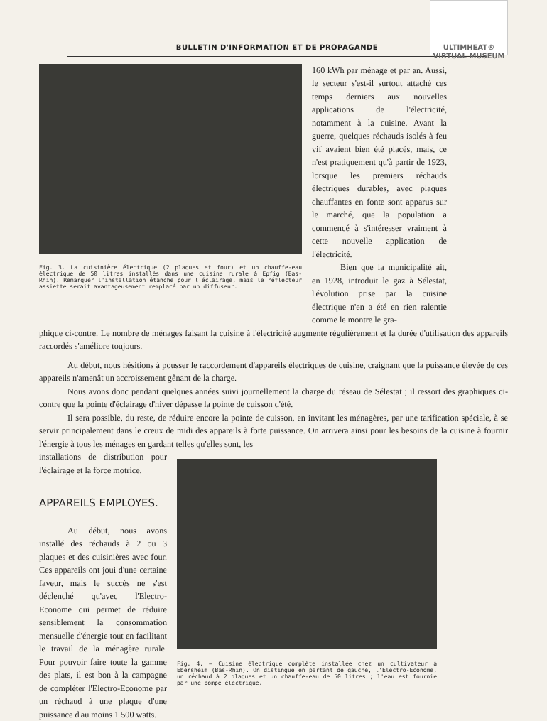ULTIMHEAT®
VIRTUAL MUSEUM
BULLETIN D'INFORMATION ET DE PROPAGANDE
Fig. 3. La cuisinière électrique (2 plaques et four) et un chauffe-eau électrique de 50 litres installés dans une cuisine rurale à Epfig (Bas-Rhin). Remarquer l'installation étanche pour l'éclairage, mais le réflecteur assiette serait avantageusement remplacé par un diffuseur.
160 kWh par ménage et par an. Aussi, le secteur s'est-il surtout attaché ces temps derniers aux nouvelles applications de l'électricité, notamment à la cuisine. Avant la guerre, quelques réchauds isolés à feu vif avaient bien été placés, mais, ce n'est pratiquement qu'à partir de 1923, lorsque les premiers réchauds électriques durables, avec plaques chauffantes en fonte sont apparus sur le marché, que la population a commencé à s'intéresser vraiment à cette nouvelle application de l'électricité.
Bien que la municipalité ait, en 1928, introduit le gaz à Sélestat, l'évolution prise par la cuisine électrique n'en a été en rien ralentie comme le montre le gra-
phique ci-contre. Le nombre de ménages faisant la cuisine à l'électricité augmente régulièrement et la durée d'utilisation des appareils raccordés s'améliore toujours.
Au début, nous hésitions à pousser le raccordement d'appareils électriques de cuisine, craignant que la puissance élevée de ces appareils n'amenât un accroissement gênant de la charge.
Nous avons donc pendant quelques années suivi journellement la charge du réseau de Sélestat ; il ressort des graphiques ci-contre que la pointe d'éclairage d'hiver dépasse la pointe de cuisson d'été.
Il sera possible, du reste, de réduire encore la pointe de cuisson, en invitant les ménagères, par une tarification spéciale, à se servir principalement dans le creux de midi des appareils à forte puissance. On arrivera ainsi pour les besoins de la cuisine à fournir l'énergie à tous les ménages en gardant telles qu'elles sont, les
installations de distribution pour l'éclairage et la force motrice.
APPAREILS EMPLOYES.
Au début, nous avons installé des réchauds à 2 ou 3 plaques et des cuisinières avec four. Ces appareils ont joui d'une certaine faveur, mais le succès ne s'est déclenché qu'avec l'Electro-Econome qui permet de réduire sensiblement la consommation mensuelle d'énergie tout en facilitant le travail de la ménagère rurale. Pour pouvoir faire toute la gamme des plats, il est bon à la campagne de compléter l'Electro-Econome par un réchaud à une plaque d'une puissance d'au moins 1 500 watts.
Fig. 4. — Cuisine électrique complète installée chez un cultivateur à Ebersheim (Bas-Rhin). On distingue en partant de gauche, l'Electro-Econome, un réchaud à 2 plaques et un chauffe-eau de 50 litres ; l'eau est fournie par une pompe électrique.